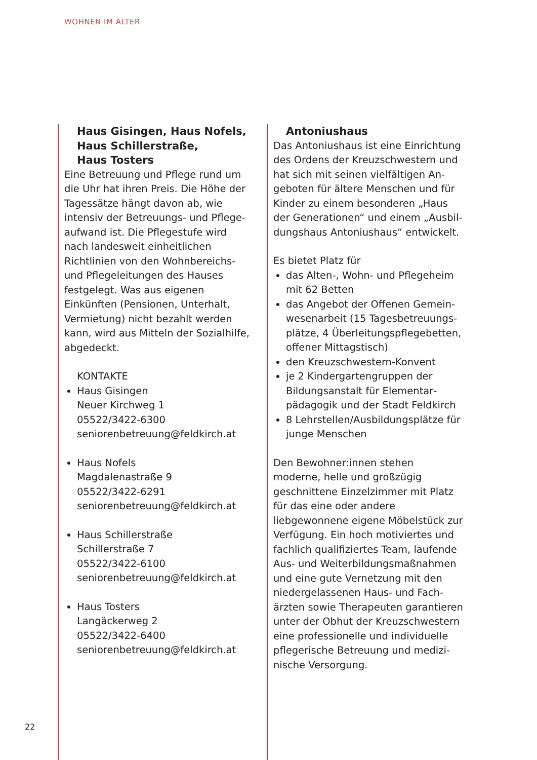WOHNEN IM ALTER
Haus Gisingen, Haus Nofels,
Haus Schillerstraße,
Haus Tosters
Eine Betreuung und Pflege rund um die Uhr hat ihren Preis. Die Höhe der Tagessätze hängt davon ab, wie intensiv der Betreuungs- und Pflege­aufwand ist. Die Pflegestufe wird nach landesweit einheitlichen Richtlinien von den Wohnbereichs- und Pflege­leitungen des Hauses festgelegt. Was aus eigenen Einkünften (Pensionen, Unterhalt, Vermietung) nicht bezahlt werden kann, wird aus Mitteln der Sozialhilfe, abgedeckt.
KONTAKTE
Haus Gisingen
Neuer Kirchweg 1
05522/3422-6300
seniorenbetreuung@feldkirch.at
Haus Nofels
Magdalenastraße 9
05522/3422-6291
seniorenbetreuung@feldkirch.at
Haus Schillerstraße
Schillerstraße 7
05522/3422-6100
seniorenbetreuung@feldkirch.at
Haus Tosters
Langäckerweg 2
05522/3422-6400
seniorenbetreuung@feldkirch.at
Antoniushaus
Das Antoniushaus ist eine Einrichtung des Ordens der Kreuzschwestern und hat sich mit seinen vielfältigen An­geboten für ältere Menschen und für Kinder zu einem besonderen „Haus der Generationen“ und einem „Ausbil­dungshaus Antoniushaus“ entwickelt.
Es bietet Platz für
das Alten-, Wohn- und Pflegeheim mit 62 Betten
das Angebot der Offenen Gemein­wesenarbeit (15 Tagesbetreuungs­plätze, 4 Überleitungspflegebetten, offener Mittagstisch)
den Kreuzschwestern-Konvent
je 2 Kindergartengruppen der Bildungsanstalt für Elementar­pädagogik und der Stadt Feldkirch
8 Lehrstellen/Ausbildungsplätze für junge Menschen
Den Bewohner:innen stehen moderne, helle und großzügig geschnittene Ein­zelzimmer mit Platz für das eine oder andere liebgewonnene eigene Möbel­stück zur Verfügung. Ein hoch motivier­tes und fachlich qualifiziertes Team, laufende Aus- und Weiterbildungsmaß­nahmen und eine gute Vernetzung mit den niedergelassenen Haus- und Fach­ärzten sowie Therapeuten garantieren unter der Obhut der Kreuzschwestern eine professionelle und individuelle pflegerische Betreuung und medizi­nische Versorgung.
22